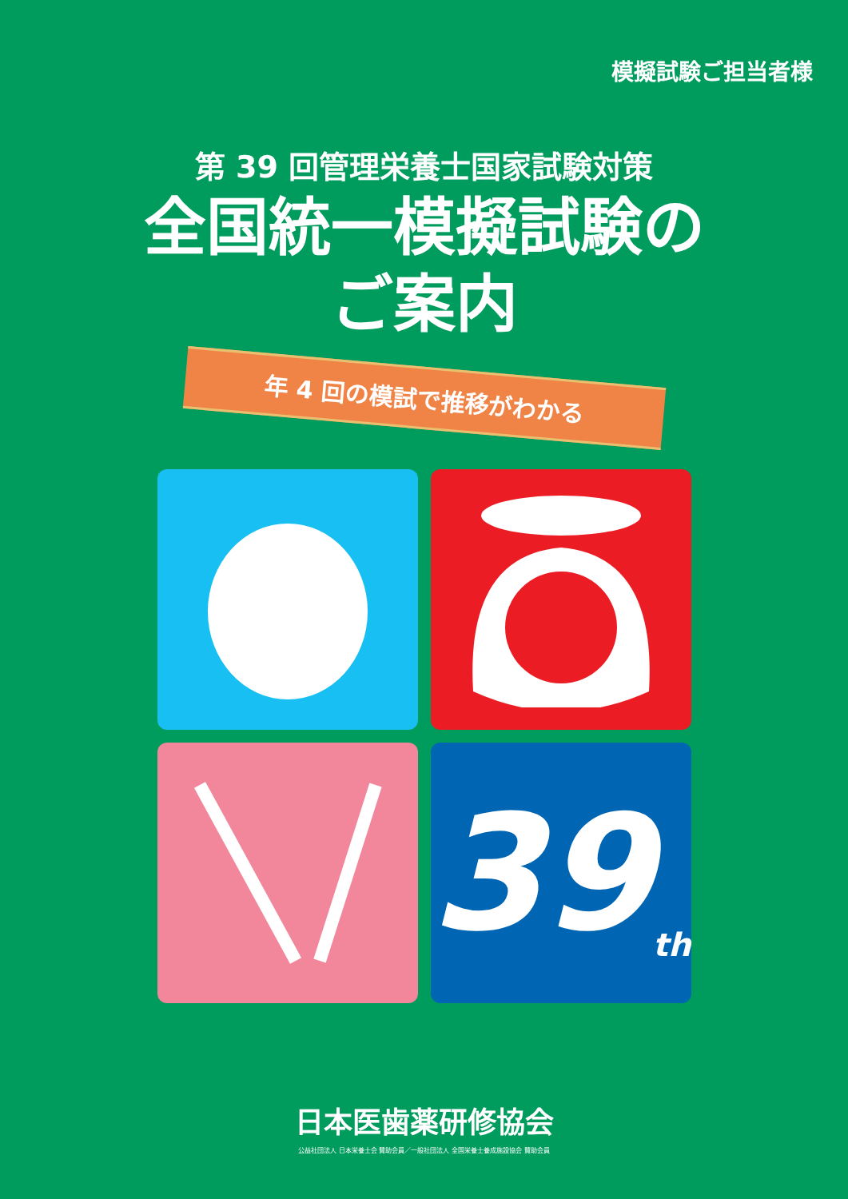模擬試験ご担当者様
第 39 回管理栄養士国家試験対策
全国統一模擬試験の
ご案内
年 4 回の模試で推移がわかる
39 th
日本医歯薬研修協会
公益社団法人 日本栄養士会 賛助会員／一般社団法人 全国栄養士養成施設協会 賛助会員